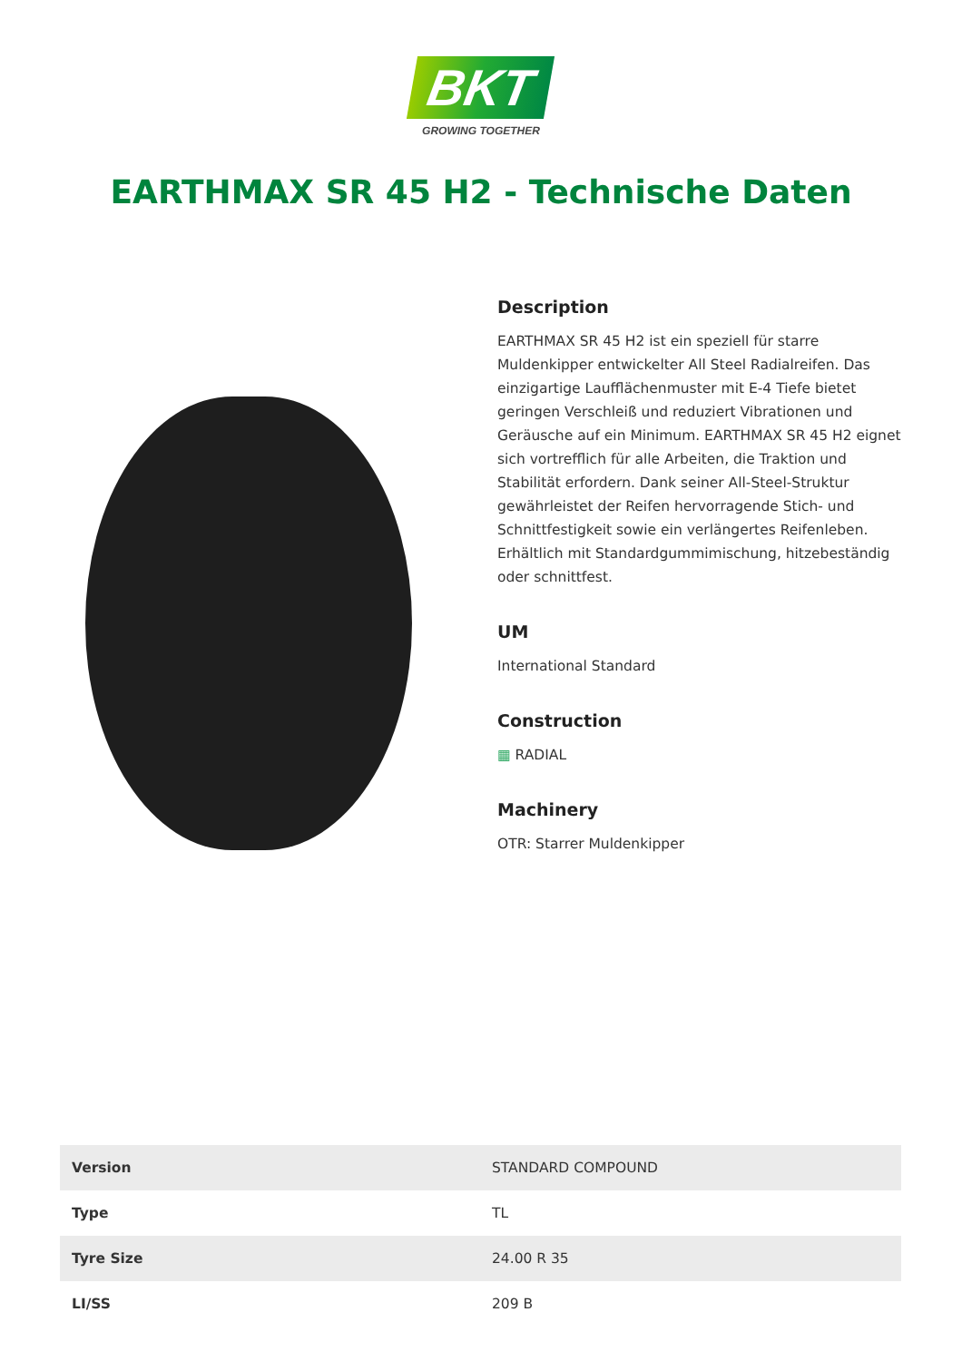BKT
GROWING TOGETHER
EARTHMAX SR 45 H2 - Technische Daten
Description
EARTHMAX SR 45 H2 ist ein speziell für starre Muldenkipper entwickelter All Steel Radialreifen. Das einzigartige Laufflächenmuster mit E-4 Tiefe bietet geringen Verschleiß und reduziert Vibrationen und Geräusche auf ein Minimum. EARTHMAX SR 45 H2 eignet sich vortrefflich für alle Arbeiten, die Traktion und Stabilität erfordern. Dank seiner All-Steel-Struktur gewährleistet der Reifen hervorragende Stich- und Schnittfestigkeit sowie ein verlängertes Reifenleben. Erhältlich mit Standardgummimischung, hitzebeständig oder schnittfest.
UM
International Standard
Construction
▦ RADIAL
Machinery
OTR: Starrer Muldenkipper
| Version | STANDARD COMPOUND |
| Type | TL |
| Tyre Size | 24.00 R 35 |
| LI/SS | 209 B |